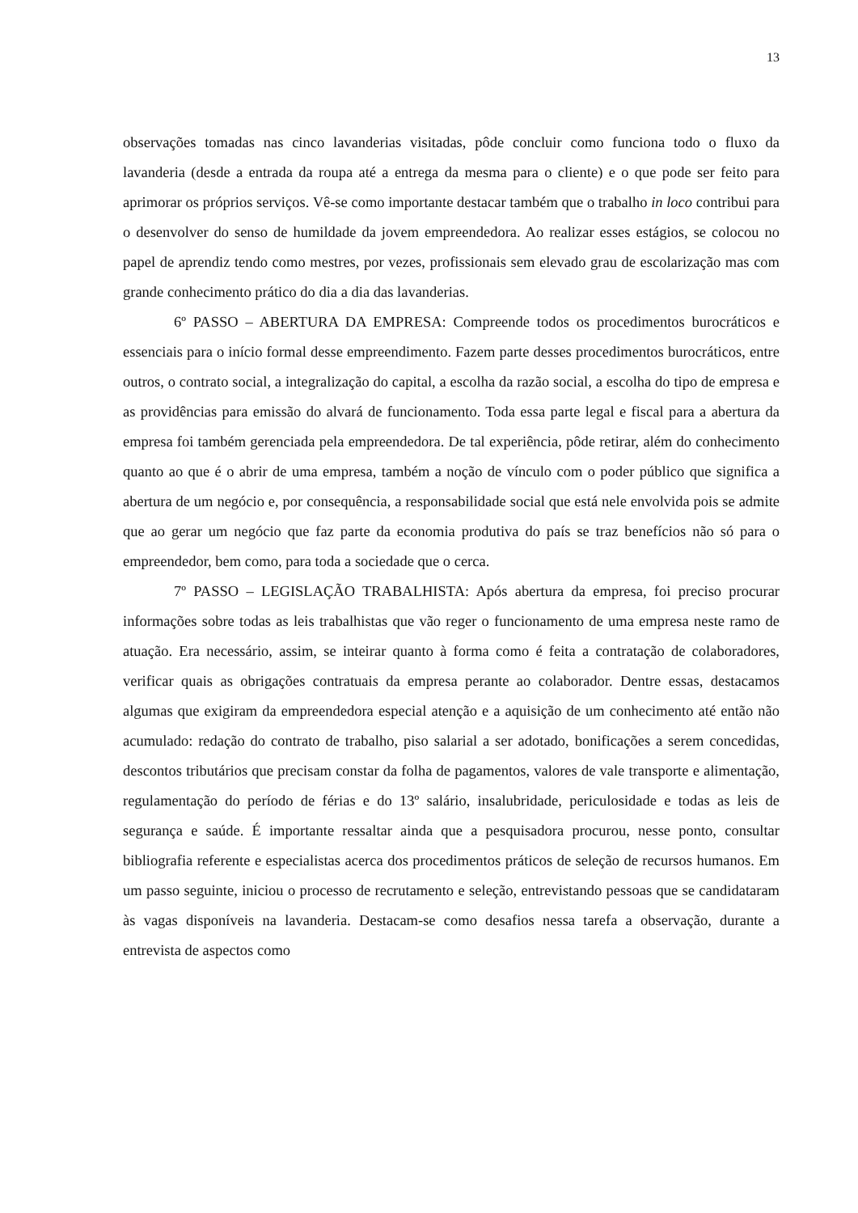13
observações tomadas nas cinco lavanderias visitadas, pôde concluir como funciona todo o fluxo da lavanderia (desde a entrada da roupa até a entrega da mesma para o cliente) e o que pode ser feito para aprimorar os próprios serviços. Vê-se como importante destacar também que o trabalho in loco contribui para o desenvolver do senso de humildade da jovem empreendedora. Ao realizar esses estágios, se colocou no papel de aprendiz tendo como mestres, por vezes, profissionais sem elevado grau de escolarização mas com grande conhecimento prático do dia a dia das lavanderias.
6º PASSO – ABERTURA DA EMPRESA: Compreende todos os procedimentos burocráticos e essenciais para o início formal desse empreendimento. Fazem parte desses procedimentos burocráticos, entre outros, o contrato social, a integralização do capital, a escolha da razão social, a escolha do tipo de empresa e as providências para emissão do alvará de funcionamento. Toda essa parte legal e fiscal para a abertura da empresa foi também gerenciada pela empreendedora. De tal experiência, pôde retirar, além do conhecimento quanto ao que é o abrir de uma empresa, também a noção de vínculo com o poder público que significa a abertura de um negócio e, por consequência, a responsabilidade social que está nele envolvida pois se admite que ao gerar um negócio que faz parte da economia produtiva do país se traz benefícios não só para o empreendedor, bem como, para toda a sociedade que o cerca.
7º PASSO – LEGISLAÇÃO TRABALHISTA: Após abertura da empresa, foi preciso procurar informações sobre todas as leis trabalhistas que vão reger o funcionamento de uma empresa neste ramo de atuação. Era necessário, assim, se inteirar quanto à forma como é feita a contratação de colaboradores, verificar quais as obrigações contratuais da empresa perante ao colaborador. Dentre essas, destacamos algumas que exigiram da empreendedora especial atenção e a aquisição de um conhecimento até então não acumulado: redação do contrato de trabalho, piso salarial a ser adotado, bonificações a serem concedidas, descontos tributários que precisam constar da folha de pagamentos, valores de vale transporte e alimentação, regulamentação do período de férias e do 13º salário, insalubridade, periculosidade e todas as leis de segurança e saúde. É importante ressaltar ainda que a pesquisadora procurou, nesse ponto, consultar bibliografia referente e especialistas acerca dos procedimentos práticos de seleção de recursos humanos. Em um passo seguinte, iniciou o processo de recrutamento e seleção, entrevistando pessoas que se candidataram às vagas disponíveis na lavanderia. Destacam-se como desafios nessa tarefa a observação, durante a entrevista de aspectos como